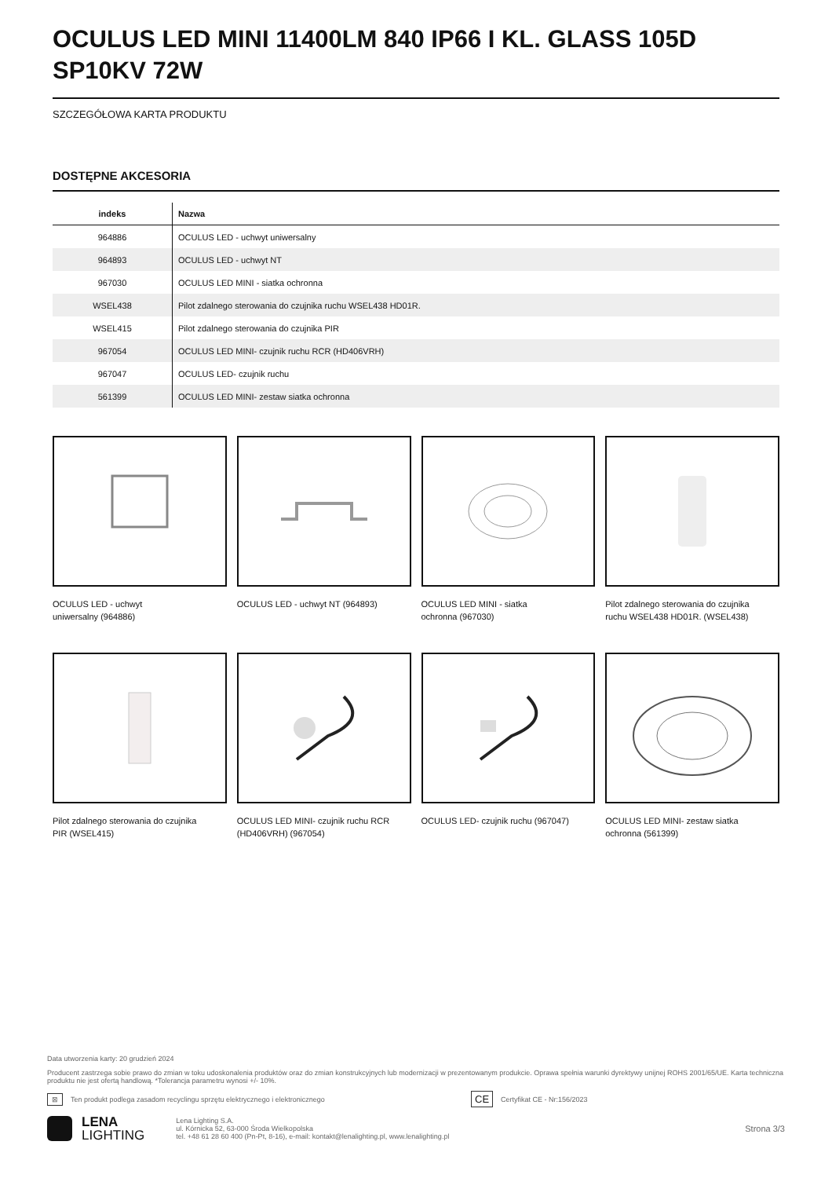OCULUS LED MINI 11400LM 840 IP66 I KL. GLASS 105D SP10KV 72W
SZCZEGÓŁOWA KARTA PRODUKTU
DOSTĘPNE AKCESORIA
| indeks | Nazwa |
| --- | --- |
| 964886 | OCULUS LED - uchwyt uniwersalny |
| 964893 | OCULUS LED - uchwyt NT |
| 967030 | OCULUS LED MINI - siatka ochronna |
| WSEL438 | Pilot zdalnego sterowania do czujnika ruchu WSEL438 HD01R. |
| WSEL415 | Pilot zdalnego sterowania do czujnika PIR |
| 967054 | OCULUS LED MINI- czujnik ruchu RCR (HD406VRH) |
| 967047 | OCULUS LED- czujnik ruchu |
| 561399 | OCULUS LED MINI- zestaw siatka ochronna |
OCULUS LED - uchwyt
uniwersalny (964886)
OCULUS LED - uchwyt NT (964893)
OCULUS LED MINI - siatka
ochronna (967030)
Pilot zdalnego sterowania do czujnika
ruchu WSEL438 HD01R. (WSEL438)
Pilot zdalnego sterowania do czujnika
PIR (WSEL415)
OCULUS LED MINI- czujnik ruchu RCR
(HD406VRH) (967054)
OCULUS LED- czujnik ruchu (967047)
OCULUS LED MINI- zestaw siatka
ochronna (561399)
Data utworzenia karty: 20 grudzień 2024
Producent zastrzega sobie prawo do zmian w toku udoskonalenia produktów oraz do zmian konstrukcyjnych lub modernizacji w prezentowanym produkcie. Oprawa spełnia warunki dyrektywy unijnej ROHS 2001/65/UE. Karta techniczna produktu nie jest ofertą handlową. *Tolerancja parametru wynosi +/- 10%.
⊠ Ten produkt podlega zasadom recyclingu sprzętu elektrycznego i elektronicznego CE Certyfikat CE - Nr:156/2023
LENA
LIGHTING
Lena Lighting S.A.
ul. Kórnicka 52, 63-000 Środa Wielkopolska
tel. +48 61 28 60 400 (Pn-Pt, 8-16), e-mail: kontakt@lenalighting.pl, www.lenalighting.pl
Strona 3/3